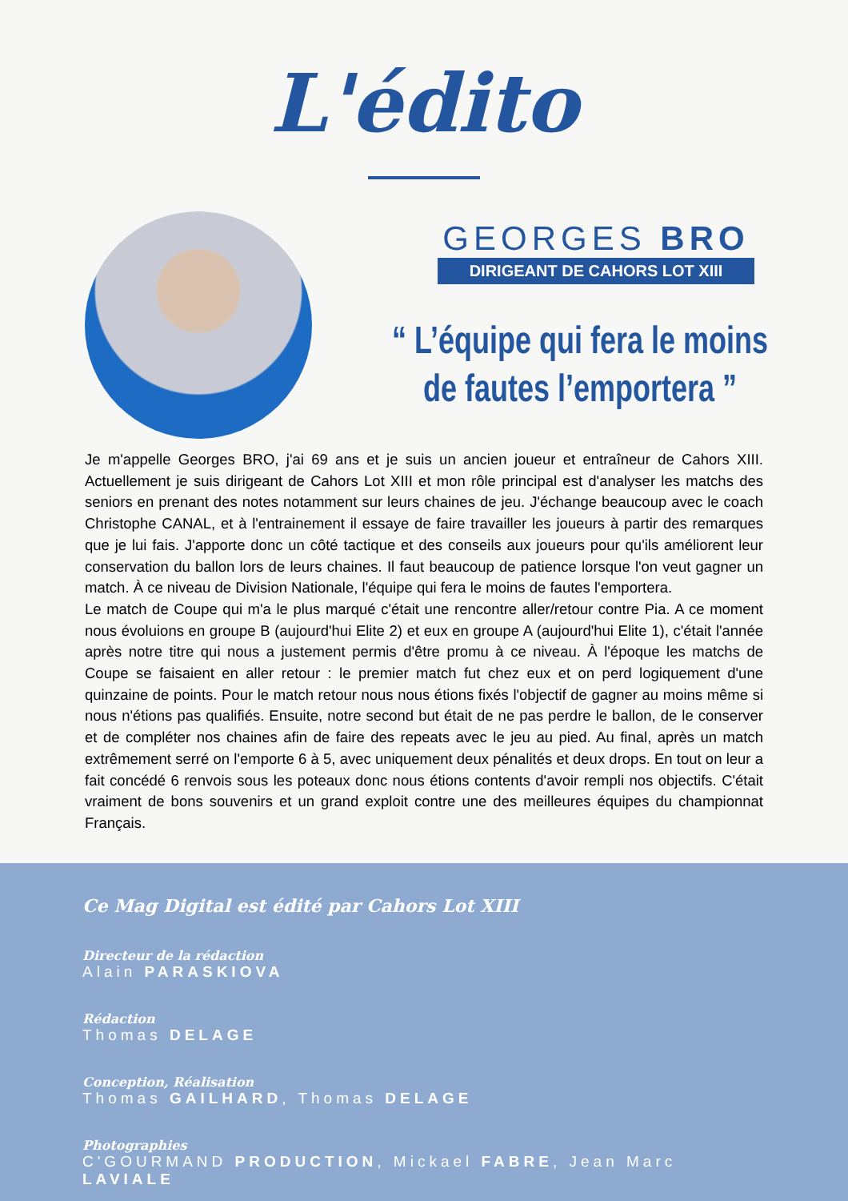L'édito
GEORGES BRO
DIRIGEANT DE CAHORS LOT XIII
“ L’équipe qui fera le moins
de fautes l’emportera ”
Je m'appelle Georges BRO, j'ai 69 ans et je suis un ancien joueur et entraîneur de Cahors XIII. Actuellement je suis dirigeant de Cahors Lot XIII et mon rôle principal est d'analyser les matchs des seniors en prenant des notes notamment sur leurs chaines de jeu. J'échange beaucoup avec le coach Christophe CANAL, et à l'entrainement il essaye de faire travailler les joueurs à partir des remarques que je lui fais. J'apporte donc un côté tactique et des conseils aux joueurs pour qu'ils améliorent leur conservation du ballon lors de leurs chaines. Il faut beaucoup de patience lorsque l'on veut gagner un match. À ce niveau de Division Nationale, l'équipe qui fera le moins de fautes l'emportera.
Le match de Coupe qui m'a le plus marqué c'était une rencontre aller/retour contre Pia. A ce moment nous évoluions en groupe B (aujourd'hui Elite 2) et eux en groupe A (aujourd'hui Elite 1), c'était l'année après notre titre qui nous a justement permis d'être promu à ce niveau. À l'époque les matchs de Coupe se faisaient en aller retour : le premier match fut chez eux et on perd logiquement d'une quinzaine de points. Pour le match retour nous nous étions fixés l'objectif de gagner au moins même si nous n'étions pas qualifiés. Ensuite, notre second but était de ne pas perdre le ballon, de le conserver et de compléter nos chaines afin de faire des repeats avec le jeu au pied. Au final, après un match extrêmement serré on l'emporte 6 à 5, avec uniquement deux pénalités et deux drops. En tout on leur a fait concédé 6 renvois sous les poteaux donc nous étions contents d'avoir rempli nos objectifs. C'était vraiment de bons souvenirs et un grand exploit contre une des meilleures équipes du championnat Français.
Ce Mag Digital est édité par Cahors Lot XIII
Directeur de la rédaction
Alain PARASKIOVA
Rédaction
Thomas DELAGE
Conception, Réalisation
Thomas GAILHARD, Thomas DELAGE
Photographies
C'GOURMAND PRODUCTION, Mickael FABRE, Jean Marc LAVIALE